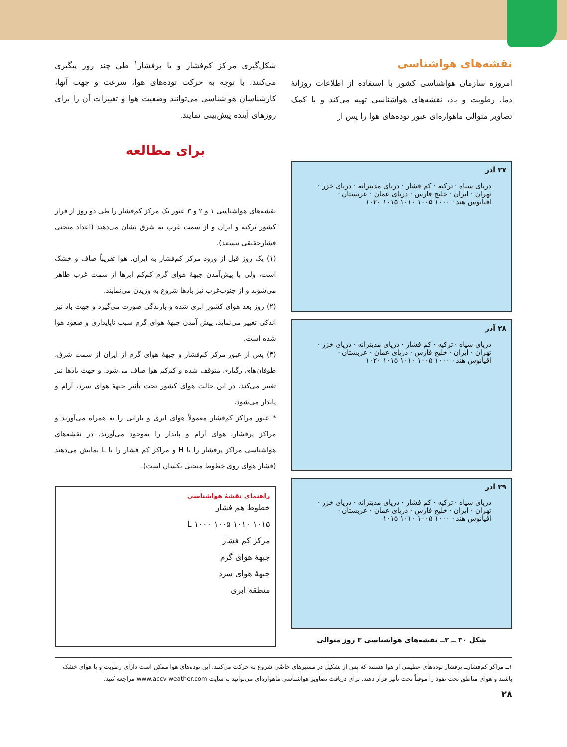نقشه‌های هواشناسی
امروزه سازمان هواشناسی کشور با استفاده از اطلاعات روزانهٔ دما، رطوبت و باد، نقشه‌های هواشناسی تهیه می‌کند و با کمک تصاویر متوالی ماهواره‌ای عبور توده‌های هوا را پس از
۲۷ آذر
دریای سیاه · ترکیه · کم فشار · دریای مدیترانه · دریای خزر · تهران · ایران · خلیج فارس · دریای عمان · عربستان · اقیانوس هند · ۱۰۰۰ ۱۰۰۵ ۱۰۱۰ ۱۰۱۵ ۱۰۲۰
۲۸ آذر
دریای سیاه · ترکیه · کم فشار · دریای مدیترانه · دریای خزر · تهران · ایران · خلیج فارس · دریای عمان · عربستان · اقیانوس هند · ۱۰۰۰ ۱۰۰۵ ۱۰۱۰ ۱۰۱۵ ۱۰۲۰
۲۹ آذر
دریای سیاه · ترکیه · کم فشار · دریای مدیترانه · دریای خزر · تهران · ایران · خلیج فارس · دریای عمان · عربستان · اقیانوس هند · ۱۰۰۰ ۱۰۰۵ ۱۰۱۰ ۱۰۱۵
شکل ۳۰ ــ ۲ــ نقشه‌های هواشناسی ۳ روز متوالی
شکل‌گیری مراکز کم‌فشار و یا پرفشار<sup>۱</sup> طی چند روز پیگیری می‌کنند. با توجه به حرکت توده‌های هوا، سرعت و جهت آنها، کارشناسان هواشناسی می‌توانند وضعیت هوا و تغییرات آن را برای روزهای آینده پیش‌بینی نمایند.
برای مطالعه
نقشه‌های هواشناسی ۱ و ۲ و ۳ عبور یک مرکز کم‌فشار را طی دو روز از فراز کشور ترکیه و ایران و از سمت غرب به شرق نشان می‌دهند (اعداد منحنی فشارحقیقی نیستند).
(۱) یک روز قبل از ورود مرکز کم‌فشار به ایران. هوا تقریباً صاف و خشک است، ولی با پیش‌آمدن جبههٔ هوای گرم کم‌کم ابرها از سمت غرب ظاهر می‌شوند و از جنوب‌غرب نیز بادها شروع به وزیدن می‌نمایند.
(۲) روز بعد هوای کشور ابری شده و بارندگی صورت می‌گیرد و جهت باد نیز اندکی تغییر می‌نماید، پیش آمدن جبههٔ هوای گرم سبب ناپایداری و صعود هوا شده است.
(۳) پس از عبور مرکز کم‌فشار و جبههٔ هوای گرم از ایران از سمت شرق، طوفان‌های رگباری متوقف شده و کم‌کم هوا صاف می‌شود. و جهت بادها نیز تغییر می‌کند. در این حالت هوای کشور تحت تأثیر جبههٔ هوای سرد، آرام و پایدار می‌شود.
* عبور مراکز کم‌فشار معمولاً هوای ابری و بارانی را به همراه می‌آورند و مراکز پرفشار، هوای آرام و پایدار را به‌وجود می‌آورند. در نقشه‌های هواشناسی مراکز پرفشار را با H و مراکز کم فشار را با L نمایش می‌دهند (فشار هوای روی خطوط منحنی یکسان است).
راهنمای نقشهٔ هواشناسی
خطوط هم فشار
۱۰۱۵ ۱۰۱۰ ۱۰۰۵ ۱۰۰۰ L
مرکز کم فشار
جبههٔ هوای گرم
جبههٔ هوای سرد
منطقهٔ ابری
۱ــ مراکز کم‌فشارــ پرفشار توده‌های عظیمی از هوا هستند که پس از تشکیل در مسیرهای خاصّی شروع به حرکت می‌کنند. این توده‌های هوا ممکن است دارای رطوبت و یا هوای خشک باشند و هوای مناطق تحت نفوذ را موقتاً تحت تأثیر قرار دهند. برای دریافت تصاویر هواشناسی ماهواره‌ای می‌توانید به سایت www.accv weather.com مراجعه کنید.
۲۸